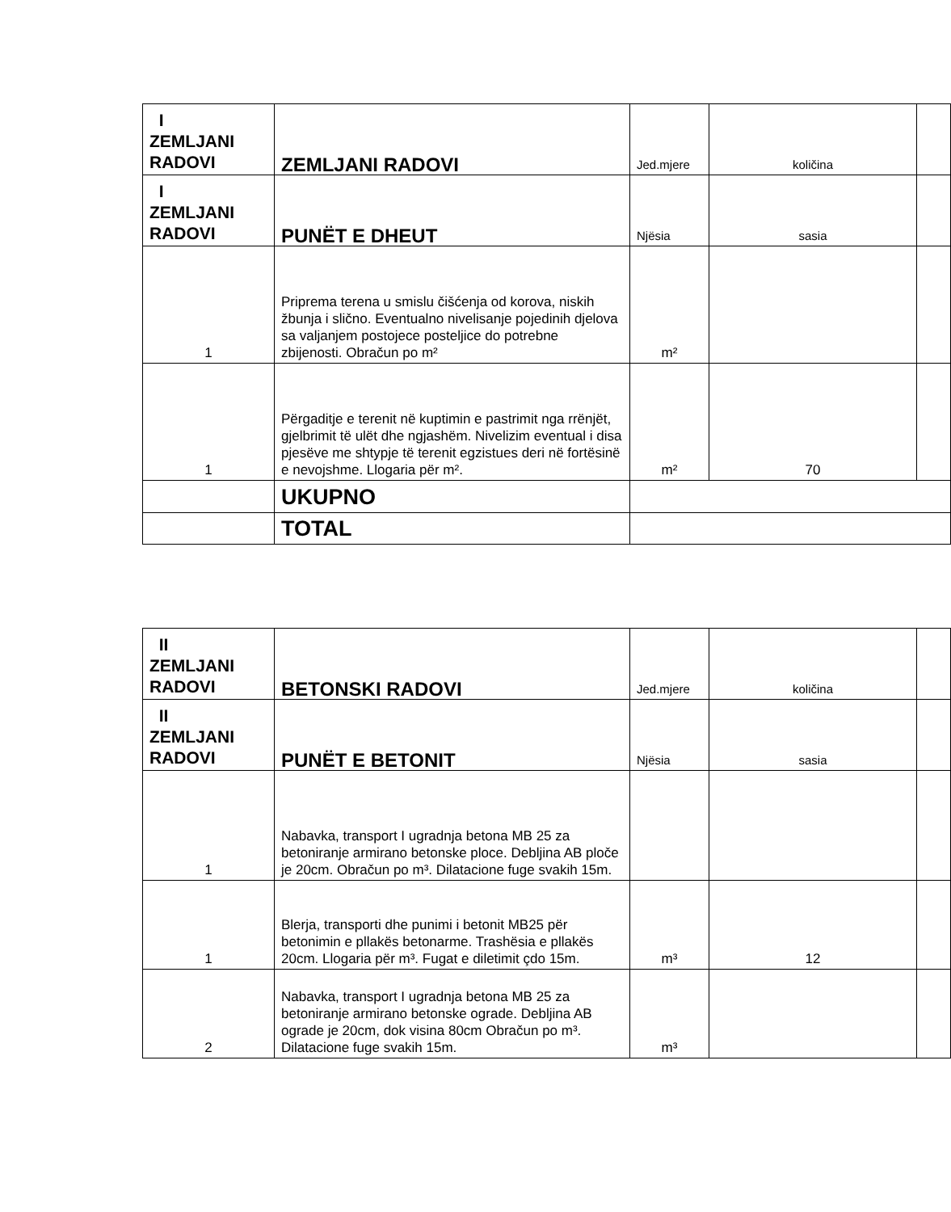| I ZEMLJANI RADOVI | ZEMLJANI RADOVI | Jed.mjere | količina | |
| I ZEMLJANI RADOVI | PUNËT E DHEUT | Njësia | sasia | |
| 1 | Priprema terena u smislu čišćenja od korova, niskih žbunja i slično. Eventualno nivelisanje pojedinih djelova sa valjanjem postojece posteljice do potrebne zbijenosti. Obračun po m² | m² | | |
| 1 | Përgaditje e terenit në kuptimin e pastrimit nga rrënjët, gjelbrimit të ulët dhe ngjashëm. Nivelizim eventual i disa pjesëve me shtypje të terenit egzistues deri në fortësinë e nevojshme. Llogaria për m². | m² | 70 | |
| | UKUPNO | | | |
| | TOTAL | | | |
| II ZEMLJANI RADOVI | BETONSKI RADOVI | Jed.mjere | količina | |
| II ZEMLJANI RADOVI | PUNËT E BETONIT | Njësia | sasia | |
| 1 | Nabavka, transport I ugradnja betona MB 25 za betoniranje armirano betonske ploce. Debljina AB ploče je 20cm. Obračun po m³. Dilatacione fuge svakih 15m. | | | |
| 1 | Blerja, transporti dhe punimi i betonit MB25 për betonimin e pllakës betonarme. Trashësia e pllakës 20cm. Llogaria për m³. Fugat e diletimit çdo 15m. | m³ | 12 | |
| 2 | Nabavka, transport I ugradnja betona MB 25 za betoniranje armirano betonske ograde. Debljina AB ograde je 20cm, dok visina 80cm Obračun po m³. Dilatacione fuge svakih 15m. | m³ | | |